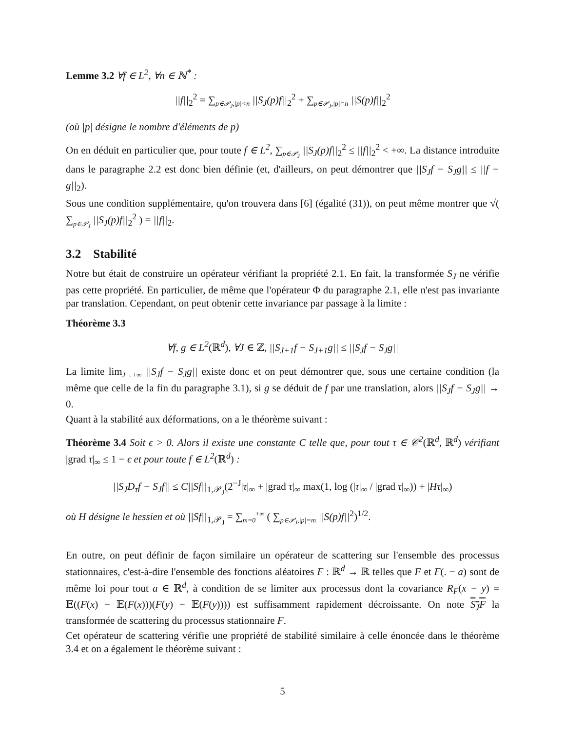Lemme 3.2 ∀f ∈ L<sup>2</sup>, ∀n ∈ ℕ<sup>*</sup> :
||f||<sub>2</sub><sup>2</sup> = ∑<sub>p∈𝒫<sub>J</sub>,|p|<n</sub> ||S<sub>J</sub>(p)f||<sub>2</sub><sup>2</sup> + ∑<sub>p∈𝒫<sub>J</sub>,|p|=n</sub> ||S(p)f||<sub>2</sub><sup>2</sup>
(où |p| désigne le nombre d'éléments de p)
On en déduit en particulier que, pour toute f ∈ L<sup>2</sup>, ∑<sub>p∈𝒫<sub>J</sub></sub> ||S<sub>J</sub>(p)f||<sub>2</sub><sup>2</sup> ≤ ||f||<sub>2</sub><sup>2</sup> < +∞. La distance introduite dans le paragraphe 2.2 est donc bien définie (et, d'ailleurs, on peut démontrer que ||S<sub>J</sub>f − S<sub>J</sub>g|| ≤ ||f − g||<sub>2</sub>).
Sous une condition supplémentaire, qu'on trouvera dans [6] (égalité (31)), on peut même montrer que √( ∑<sub>p∈𝒫<sub>J</sub></sub> ||S<sub>J</sub>(p)f||<sub>2</sub><sup>2</sup> ) = ||f||<sub>2</sub>.
3.2 Stabilité
Notre but était de construire un opérateur vérifiant la propriété 2.1. En fait, la transformée S<sub>J</sub> ne vérifie pas cette propriété. En particulier, de même que l'opérateur Φ du paragraphe 2.1, elle n'est pas invariante par translation. Cependant, on peut obtenir cette invariance par passage à la limite :
Théorème 3.3
∀f, g ∈ L<sup>2</sup>(ℝ<sup>d</sup>), ∀J ∈ ℤ, ||S<sub>J+1</sub>f − S<sub>J+1</sub>g|| ≤ ||S<sub>J</sub>f − S<sub>J</sub>g||
La limite lim<sub>J→+∞</sub> ||S<sub>J</sub>f − S<sub>J</sub>g|| existe donc et on peut démontrer que, sous une certaine condition (la même que celle de la fin du paragraphe 3.1), si g se déduit de f par une translation, alors ||S<sub>J</sub>f − S<sub>J</sub>g|| → 0.
Quant à la stabilité aux déformations, on a le théorème suivant :
Théorème 3.4 Soit ϵ > 0. Alors il existe une constante C telle que, pour tout τ ∈ 𝒞<sup>2</sup>(ℝ<sup>d</sup>, ℝ<sup>d</sup>) vérifiant |grad τ|<sub>∞</sub> ≤ 1 − ϵ et pour toute f ∈ L<sup>2</sup>(ℝ<sup>d</sup>) :
||S<sub>J</sub>D<sub>τ</sub>f − S<sub>J</sub>f|| ≤ C||Sf||<sub>1,𝒫<sub>J</sub></sub>(2<sup>−J</sup>|τ|<sub>∞</sub> + |grad τ|<sub>∞</sub> max(1, log (|τ|<sub>∞</sub> / |grad τ|<sub>∞</sub>)) + |Hτ|<sub>∞</sub>)
où H désigne le hessien et où ||Sf||<sub>1,𝒫<sub>J</sub></sub> = ∑<sub>m=0</sub><sup>+∞</sup> ( ∑<sub>p∈𝒫<sub>J</sub>,|p|=m</sub> ||S(p)f||<sup>2</sup>)<sup>1/2</sup>.
En outre, on peut définir de façon similaire un opérateur de scattering sur l'ensemble des processus stationnaires, c'est-à-dire l'ensemble des fonctions aléatoires F : ℝ<sup>d</sup> → ℝ telles que F et F(. − a) sont de même loi pour tout a ∈ ℝ<sup>d</sup>, à condition de se limiter aux processus dont la covariance R<sub>F</sub>(x − y) = 𝔼((F(x) − 𝔼(F(x)))(F(y) − 𝔼(F(y)))) est suffisamment rapidement décroissante. On note S<sub>J</sub>F la transformée de scattering du processus stationnaire F.
Cet opérateur de scattering vérifie une propriété de stabilité similaire à celle énoncée dans le théorème 3.4 et on a également le théorème suivant :
5